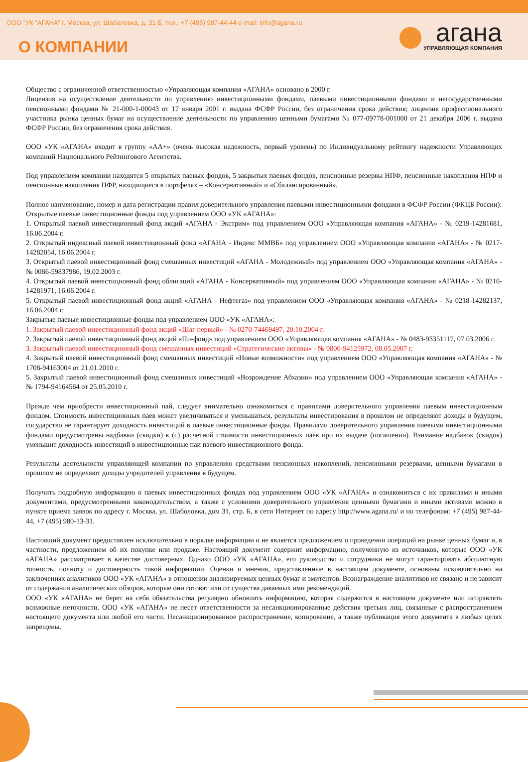ООО “УК “АГАНА” г. Москва, ул. Шаболовка, д. 31 Б, тел.: +7 (495) 987-44-44 e-mail: info@agana.ru
О КОМПАНИИ
агана
УПРАВЛЯЮЩАЯ КОМПАНИЯ
Общество с ограниченной ответственностью «Управляющая компания «АГАНА» основано в 2000 г.
Лицензия на осуществление деятельности по управлению инвестиционными фондами, паевыми инвестиционными фондами и негосударственными пенсионными фондами № 21-000-1-00043 от 17 января 2001 г. выдана ФСФР России, без ограничения срока действия; лицензия профессионального участника рынка ценных бумаг на осуществление деятельности по управлению ценными бумагами № 077-09778-001000 от 21 декабря 2006 г. выдана ФСФР России, без ограничения срока действия.
ООО «УК «АГАНА» входит в группу «АА+» (очень высокая надежность, первый уровень) по Индивидуальному рейтингу надежности Управляющих компаний Национального Рейтингового Агентства.
Под управлением компании находятся 5 открытых паевых фондов, 5 закрытых паевых фондов, пенсионные резервы НПФ, пенсионные накопления НПФ и пенсионные накопления ПФР, находящиеся в портфелях – «Консервативный» и «Сбалансированный».
Полное наименование, номер и дата регистрации правил доверительного управления паевыми инвестиционными фондами в ФСФР России (ФКЦБ России):
Открытые паевые инвестиционные фонды под управлением ООО «УК «АГАНА»:
1. Открытый паевой инвестиционный фонд акций «АГАНА - Экстрим» под управлением ООО «Управляющая компания «АГАНА» - № 0219-14281681, 16.06.2004 г.
2. Открытый индексный паевой инвестиционный фонд «АГАНА - Индекс ММВБ» под управлением ООО «Управляющая компания «АГАНА» - № 0217-14282054, 16.06.2004 г.
3. Открытый паевой инвестиционный фонд смешанных инвестиций «АГАНА - Молодежный» под управлением ООО «Управляющая компания «АГАНА» - № 0086-59837986, 19.02.2003 г.
4. Открытый паевой инвестиционный фонд облигаций «АГАНА - Консервативный» под управлением ООО «Управляющая компания «АГАНА» - № 0216-14281971, 16.06.2004 г.
5. Открытый паевой инвестиционный фонд акций «АГАНА - Нефтегаз» под управлением ООО «Управляющая компания «АГАНА» - № 0218-14282137, 16.06.2004 г.
Закрытые паевые инвестиционные фонды под управлением ООО «УК «АГАНА»:
1. Закрытый паевой инвестиционный фонд акций «Шаг первый» - № 0270-74469497, 20.10.2004 г.
2. Закрытый паевой инвестиционный фонд акций «Пи-фонд» под управлением ООО «Управляющая компания «АГАНА» - № 0483-93351117, 07.03.2006 г.
3. Закрытый паевой инвестиционный фонд смешанных инвестиций «Стратегические активы» - № 0806-94125972, 08.05.2007 г.
4. Закрытый паевой инвестиционный фонд смешанных инвестиций «Новые возможности» под управлением ООО «Управляющая компания «АГАНА» - № 1708-94163004 от 21.01.2010 г.
5. Закрытый паевой инвестиционный фонд смешанных инвестиций «Возрождение Абхазии» под управлением ООО «Управляющая компания «АГАНА» - № 1794-94164564 от 25.05.2010 г.
Прежде чем приобрести инвестиционный пай, следует внимательно ознакомиться с правилами доверительного управления паевым инвестиционным фондом. Стоимость инвестиционных паев может увеличиваться и уменьшаться, результаты инвестирования в прошлом не определяют доходы в будущем, государство не гарантирует доходность инвестиций в паевые инвестиционные фонды. Правилами доверительного управления паевыми инвестиционными фондами предусмотрены надбавки (скидки) к (с) расчетной стоимости инвестиционных паев при их выдаче (погашении). Взимание надбавок (скидок) уменьшит доходность инвестиций в инвестиционные паи паевого инвестиционного фонда.
Результаты деятельности управляющей компании по управлению средствами пенсионных накоплений, пенсионными резервами, ценными бумагами в прошлом не определяют доходы учредителей управления в будущем.
Получить подробную информацию о паевых инвестиционных фондах под управлением ООО «УК «АГАНА» и ознакомиться с их правилами и иными документами, предусмотренными законодательством, а также с условиями доверительного управления ценными бумагами и иными активами можно в пункте приема заявок по адресу г. Москва, ул. Шаболовка, дом 31, стр. Б, в сети Интернет по адресу http://www.agana.ru/ и по телефонам: +7 (495) 987-44-44, +7 (495) 980-13-31.
Настоящий документ предоставлен исключительно в порядке информации и не является предложением о проведении операций на рынке ценных бумаг и, в частности, предложением об их покупке или продаже. Настоящий документ содержит информацию, полученную из источников, которые ООО «УК «АГАНА» рассматривает в качестве достоверных. Однако ООО «УК «АГАНА», его руководство и сотрудники не могут гарантировать абсолютную точность, полноту и достоверность такой информации. Оценки и мнения, представленные в настоящем документе, основаны исключительно на заключениях аналитиков ООО «УК «АГАНА» в отношении анализируемых ценных бумаг и эмитентов. Вознаграждение аналитиков не связано и не зависит от содержания аналитических обзоров, которые они готовят или от существа даваемых ими рекомендаций.
ООО «УК «АГАНА» не берет на себя обязательства регулярно обновлять информацию, которая содержится в настоящем документе или исправлять возможные неточности. ООО «УК «АГАНА» не несет ответственности за несанкционированные действия третьих лиц, связанные с распространением настоящего документа или любой его части. Несанкционированное распространение, копирование, а также публикация этого документа в любых целях запрещены.